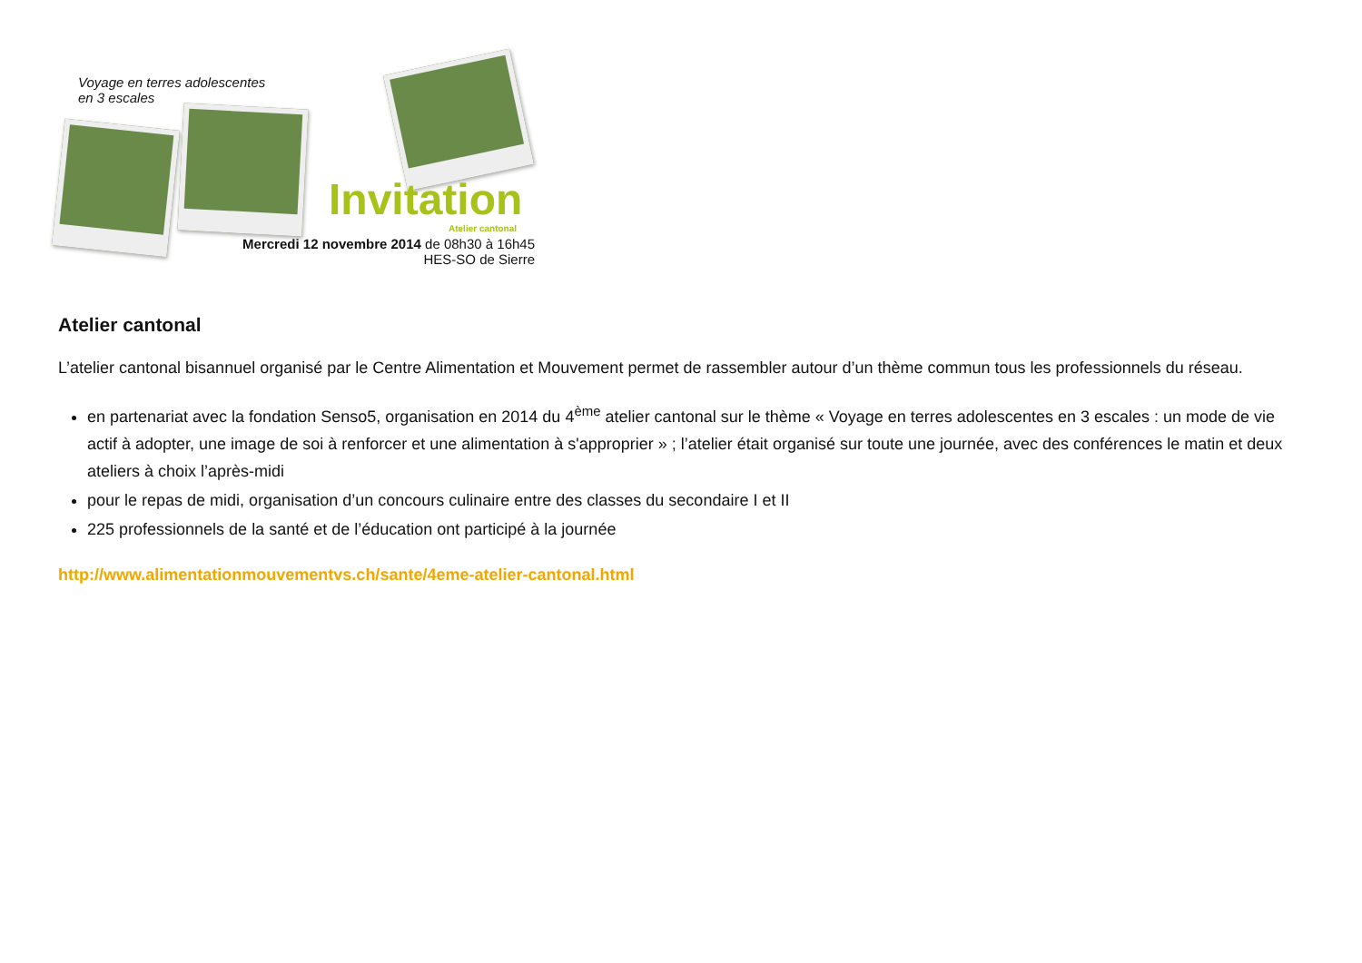Voyage en terres adolescentes
en 3 escales
Invitation
Atelier cantonal
Mercredi 12 novembre 2014 de 08h30 à 16h45
HES-SO de Sierre
Atelier cantonal
L’atelier cantonal bisannuel organisé par le Centre Alimentation et Mouvement permet de rassembler autour d’un thème commun tous les professionnels du réseau.
en partenariat avec la fondation Senso5, organisation en 2014 du 4<sup>ème</sup> atelier cantonal sur le thème « Voyage en terres adolescentes en 3 escales : un mode de vie actif à adopter, une image de soi à renforcer et une alimentation à s'approprier » ; l’atelier était organisé sur toute une journée, avec des conférences le matin et deux ateliers à choix l’après-midi
pour le repas de midi, organisation d’un concours culinaire entre des classes du secondaire I et II
225 professionnels de la santé et de l’éducation ont participé à la journée
http://www.alimentationmouvementvs.ch/sante/4eme-atelier-cantonal.html